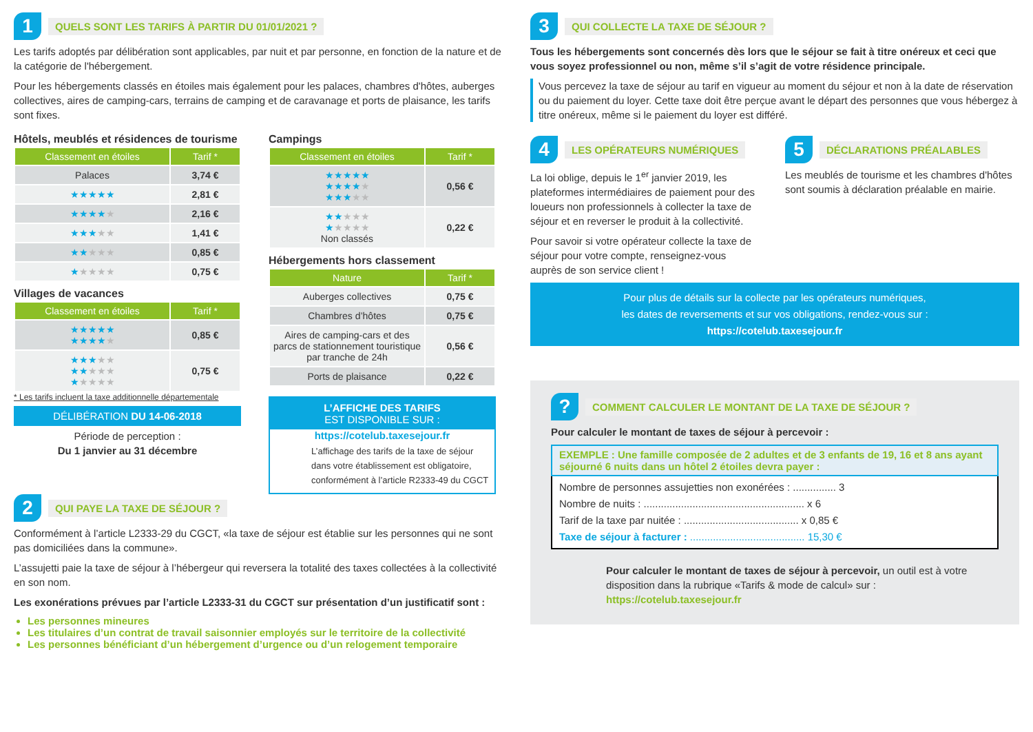1 QUELS SONT LES TARIFS À PARTIR DU 01/01/2021 ?
Les tarifs adoptés par délibération sont applicables, par nuit et par personne, en fonction de la nature et de la catégorie de l'hébergement.
Pour les hébergements classés en étoiles mais également pour les palaces, chambres d'hôtes, auberges collectives, aires de camping-cars, terrains de camping et de caravanage et ports de plaisance, les tarifs sont fixes.
Hôtels, meublés et résidences de tourisme
| Classement en étoiles | Tarif * |
| --- | --- |
| Palaces | 3,74 € |
| ★★★★★ | 2,81 € |
| ★★★★ ★ | 2,16 € |
| ★★★ ★★ | 1,41 € |
| ★★ ★★★ | 0,85 € |
| ★ ★★★★ | 0,75 € |
Villages de vacances
| Classement en étoiles | Tarif * |
| --- | --- |
| ★★★★★ ★★★★ ★ | 0,85 € |
| ★★★ ★★ ★★ ★★★ ★ ★★★★ | 0,75 € |
* Les tarifs incluent la taxe additionnelle départementale
DÉLIBÉRATION DU 14-06-2018
Période de perception :
Du 1 janvier au 31 décembre
Campings
| Classement en étoiles | Tarif * |
| --- | --- |
| ★★★★★ ★★★★ ★ ★★★ ★★ | 0,56 € |
| ★★ ★★★ ★ ★★★★ Non classés | 0,22 € |
Hébergements hors classement
| Nature | Tarif * |
| --- | --- |
| Auberges collectives | 0,75 € |
| Chambres d’hôtes | 0,75 € |
| Aires de camping-cars et des parcs de stationnement touristique par tranche de 24h | 0,56 € |
| Ports de plaisance | 0,22 € |
L’AFFICHE DES TARIFS
EST DISPONIBLE SUR :
https://cotelub.taxesejour.fr
L’affichage des tarifs de la taxe de séjour dans votre établissement est obligatoire, conformément à l’article R2333-49 du CGCT
2 QUI PAYE LA TAXE DE SÉJOUR ?
Conformément à l’article L2333-29 du CGCT, «la taxe de séjour est établie sur les personnes qui ne sont pas domiciliées dans la commune».
L’assujetti paie la taxe de séjour à l’hébergeur qui reversera la totalité des taxes collectées à la collectivité en son nom.
Les exonérations prévues par l’article L2333-31 du CGCT sur présentation d’un justificatif sont :
Les personnes mineures
Les titulaires d’un contrat de travail saisonnier employés sur le territoire de la collectivité
Les personnes bénéficiant d’un hébergement d’urgence ou d’un relogement temporaire
3 QUI COLLECTE LA TAXE DE SÉJOUR ?
Tous les hébergements sont concernés dès lors que le séjour se fait à titre onéreux et ceci que vous soyez professionnel ou non, même s’il s’agit de votre résidence principale.
Vous percevez la taxe de séjour au tarif en vigueur au moment du séjour et non à la date de réservation ou du paiement du loyer. Cette taxe doit être perçue avant le départ des personnes que vous hébergez à titre onéreux, même si le paiement du loyer est différé.
4 LES OPÉRATEURS NUMÉRIQUES
La loi oblige, depuis le 1<sup>er</sup> janvier 2019, les plateformes intermédiaires de paiement pour des loueurs non professionnels à collecter la taxe de séjour et en reverser le produit à la collectivité.
Pour savoir si votre opérateur collecte la taxe de séjour pour votre compte, renseignez-vous auprès de son service client !
5 DÉCLARATIONS PRÉALABLES
Les meublés de tourisme et les chambres d'hôtes sont soumis à déclaration préalable en mairie.
Pour plus de détails sur la collecte par les opérateurs numériques,
les dates de reversements et sur vos obligations, rendez-vous sur :
https://cotelub.taxesejour.fr
? COMMENT CALCULER LE MONTANT DE LA TAXE DE SÉJOUR ?
Pour calculer le montant de taxes de séjour à percevoir :
EXEMPLE : Une famille composée de 2 adultes et de 3 enfants de 19, 16 et 8 ans ayant séjourné 6 nuits dans un hôtel 2 étoiles devra payer :
Nombre de personnes assujetties non exonérées : ............... 3
Nombre de nuits : ........................................................ x 6
Tarif de la taxe par nuitée : ........................................ x 0,85 €
Taxe de séjour à facturer : ........................................ 15,30 €
Pour calculer le montant de taxes de séjour à percevoir, un outil est à votre disposition dans la rubrique «Tarifs & mode de calcul» sur :
https://cotelub.taxesejour.fr